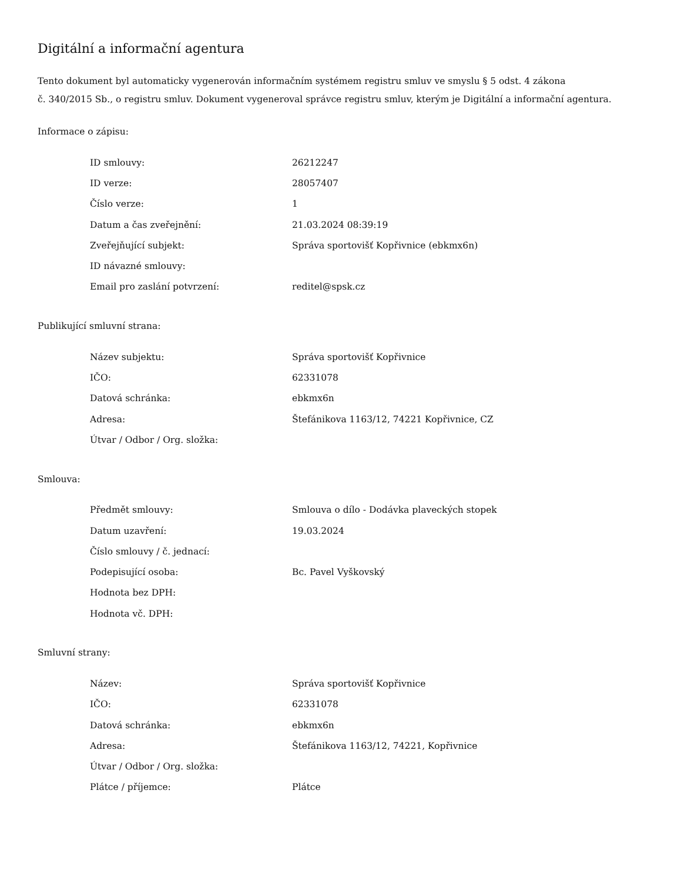Digitální a informační agentura
Tento dokument byl automaticky vygenerován informačním systémem registru smluv ve smyslu § 5 odst. 4 zákona
č. 340/2015 Sb., o registru smluv. Dokument vygeneroval správce registru smluv, kterým je Digitální a informační agentura.
Informace o zápisu:
| ID smlouvy: | 26212247 |
| ID verze: | 28057407 |
| Číslo verze: | 1 |
| Datum a čas zveřejnění: | 21.03.2024 08:39:19 |
| Zveřejňující subjekt: | Správa sportovišť Kopřivnice (ebkmx6n) |
| ID návazné smlouvy: | |
| Email pro zaslání potvrzení: | reditel@spsk.cz |
Publikující smluvní strana:
| Název subjektu: | Správa sportovišť Kopřivnice |
| IČO: | 62331078 |
| Datová schránka: | ebkmx6n |
| Adresa: | Štefánikova 1163/12, 74221 Kopřivnice, CZ |
| Útvar / Odbor / Org. složka: | |
Smlouva:
| Předmět smlouvy: | Smlouva o dílo - Dodávka plaveckých stopek |
| Datum uzavření: | 19.03.2024 |
| Číslo smlouvy / č. jednací: | |
| Podepisující osoba: | Bc. Pavel Vyškovský |
| Hodnota bez DPH: | |
| Hodnota vč. DPH: | |
Smluvní strany:
| Název: | Správa sportovišť Kopřivnice |
| IČO: | 62331078 |
| Datová schránka: | ebkmx6n |
| Adresa: | Štefánikova 1163/12, 74221, Kopřivnice |
| Útvar / Odbor / Org. složka: | |
| Plátce / příjemce: | Plátce |